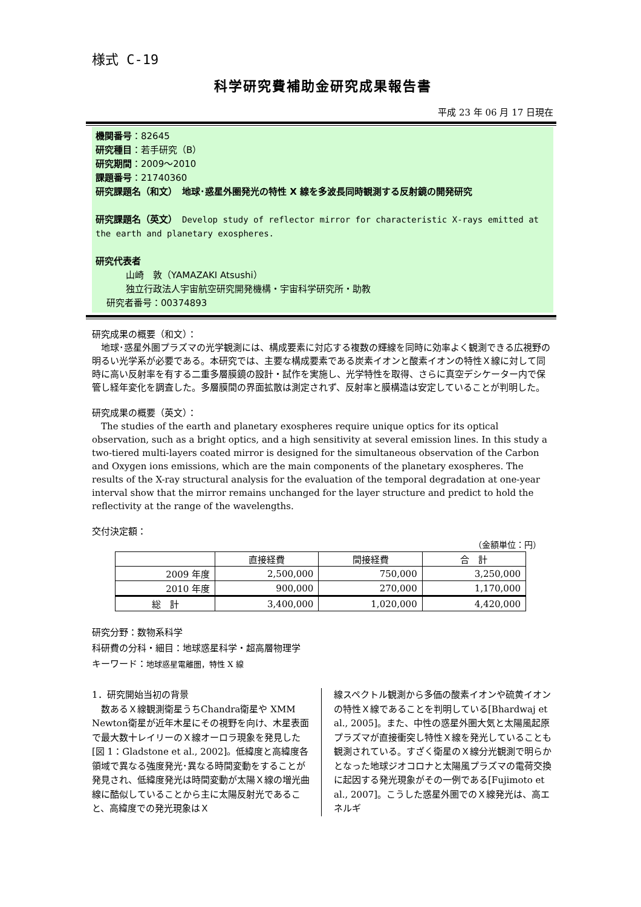様式 C-19
科学研究費補助金研究成果報告書
平成 23 年 06 月 17 日現在
機関番号：82645
研究種目：若手研究（B）
研究期間：2009～2010
課題番号：21740360
研究課題名（和文）　地球･惑星外圏発光の特性 X 線を多波長同時観測する反射鏡の開発研究
研究課題名（英文）　Develop study of reflector mirror for characteristic X-rays emitted at the earth and planetary exospheres.
研究代表者
山崎　敦（YAMAZAKI Atsushi）
独立行政法人宇宙航空研究開発機構・宇宙科学研究所・助教
研究者番号：00374893
研究成果の概要（和文）：
地球･惑星外圏プラズマの光学観測には、構成要素に対応する複数の輝線を同時に効率よく観測できる広視野の明るい光学系が必要である。本研究では、主要な構成要素である炭素イオンと酸素イオンの特性Ｘ線に対して同時に高い反射率を有する二重多層膜鏡の設計・試作を実施し、光学特性を取得、さらに真空デシケーター内で保管し経年変化を調査した。多層膜間の界面拡散は測定されず、反射率と膜構造は安定していることが判明した。
研究成果の概要（英文）：
The studies of the earth and planetary exospheres require unique optics for its optical observation, such as a bright optics, and a high sensitivity at several emission lines. In this study a two-tiered multi-layers coated mirror is designed for the simultaneous observation of the Carbon and Oxygen ions emissions, which are the main components of the planetary exospheres. The results of the X-ray structural analysis for the evaluation of the temporal degradation at one-year interval show that the mirror remains unchanged for the layer structure and predict to hold the reflectivity at the range of the wavelengths.
交付決定額：
（金額単位：円）
| | 直接経費 | 間接経費 | 合 計 |
| --- | --- | --- | --- |
| 2009 年度 | 2,500,000 | 750,000 | 3,250,000 |
| 2010 年度 | 900,000 | 270,000 | 1,170,000 |
| 総 計 | 3,400,000 | 1,020,000 | 4,420,000 |
研究分野：数物系科学
科研費の分科・細目：地球惑星科学・超高層物理学
キーワード：地球惑星電離圏，特性 X 線
1．研究開始当初の背景
　数あるＸ線観測衛星うちChandra衛星や XMM Newton衛星が近年木星にその視野を向け、木星表面で最大数十レイリーのＸ線オーロラ現象を発見した[図 1：Gladstone et al., 2002]。低緯度と高緯度各領域で異なる強度発光･異なる時間変動をすることが発見され、低緯度発光は時間変動が太陽Ｘ線の増光曲線に酷似していることから主に太陽反射光であること、高緯度での発光現象はＸ
線スペクトル観測から多価の酸素イオンや硫黄イオンの特性Ｘ線であることを判明している[Bhardwaj et al., 2005]。また、中性の惑星外圏大気と太陽風起原プラズマが直接衝突し特性Ｘ線を発光していることも観測されている。すざく衛星のＸ線分光観測で明らかとなった地球ジオコロナと太陽風プラズマの電荷交換に起因する発光現象がその一例である[Fujimoto et al., 2007]。こうした惑星外圏でのＸ線発光は、高エネルギ